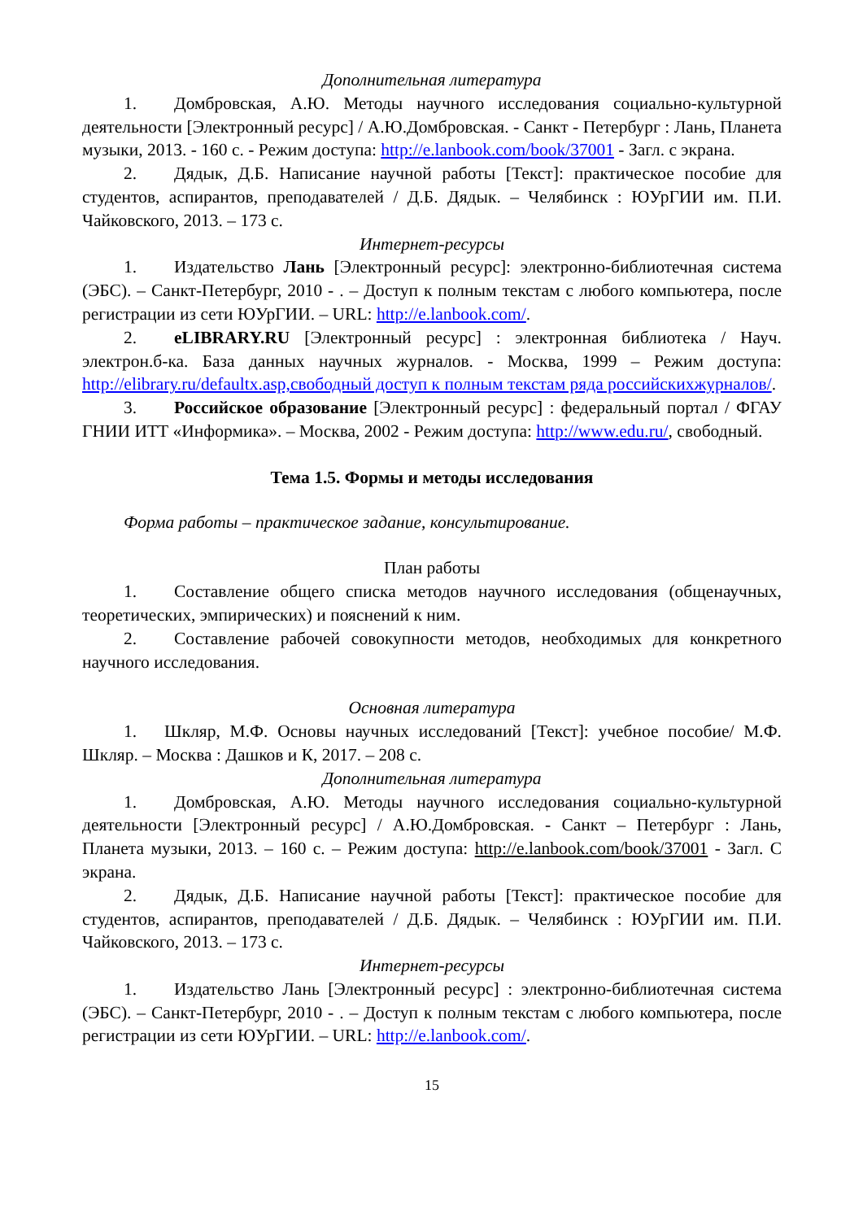Дополнительная литература
1. Домбровская, А.Ю. Методы научного исследования социально-культурной деятельности [Электронный ресурс] / А.Ю.Домбровская. - Санкт - Петербург : Лань, Планета музыки, 2013. - 160 с. - Режим доступа: http://e.lanbook.com/book/37001 - Загл. с экрана.
2. Дядык, Д.Б. Написание научной работы [Текст]: практическое пособие для студентов, аспирантов, преподавателей / Д.Б. Дядык. – Челябинск : ЮУрГИИ им. П.И. Чайковского, 2013. – 173 с.
Интернет-ресурсы
1. Издательство Лань [Электронный ресурс]: электронно-библиотечная система (ЭБС). – Санкт-Петербург, 2010 - . – Доступ к полным текстам с любого компьютера, после регистрации из сети ЮУрГИИ. – URL: http://e.lanbook.com/.
2. eLIBRARY.RU [Электронный ресурс] : электронная библиотека / Науч. электрон.б-ка. База данных научных журналов. - Москва, 1999 – Режим доступа: http://elibrary.ru/defaultx.asp,свободный доступ к полным текстам ряда российскихжурналов/.
3. Российское образование [Электронный ресурс] : федеральный портал / ФГАУ ГНИИ ИТТ «Информика». – Москва, 2002 - Режим доступа: http://www.edu.ru/, свободный.
Тема 1.5. Формы и методы исследования
Форма работы – практическое задание, консультирование.
План работы
1. Составление общего списка методов научного исследования (общенаучных, теоретических, эмпирических) и пояснений к ним.
2. Составление рабочей совокупности методов, необходимых для конкретного научного исследования.
Основная литература
1. Шкляр, М.Ф. Основы научных исследований [Текст]: учебное пособие/ М.Ф. Шкляр. – Москва : Дашков и К, 2017. – 208 с.
Дополнительная литература
1. Домбровская, А.Ю. Методы научного исследования социально-культурной деятельности [Электронный ресурс] / А.Ю.Домбровская. - Санкт – Петербург : Лань, Планета музыки, 2013. – 160 с. – Режим доступа: http://e.lanbook.com/book/37001 - Загл. С экрана.
2. Дядык, Д.Б. Написание научной работы [Текст]: практическое пособие для студентов, аспирантов, преподавателей / Д.Б. Дядык. – Челябинск : ЮУрГИИ им. П.И. Чайковского, 2013. – 173 с.
Интернет-ресурсы
1. Издательство Лань [Электронный ресурс] : электронно-библиотечная система (ЭБС). – Санкт-Петербург, 2010 - . – Доступ к полным текстам с любого компьютера, после регистрации из сети ЮУрГИИ. – URL: http://e.lanbook.com/.
15